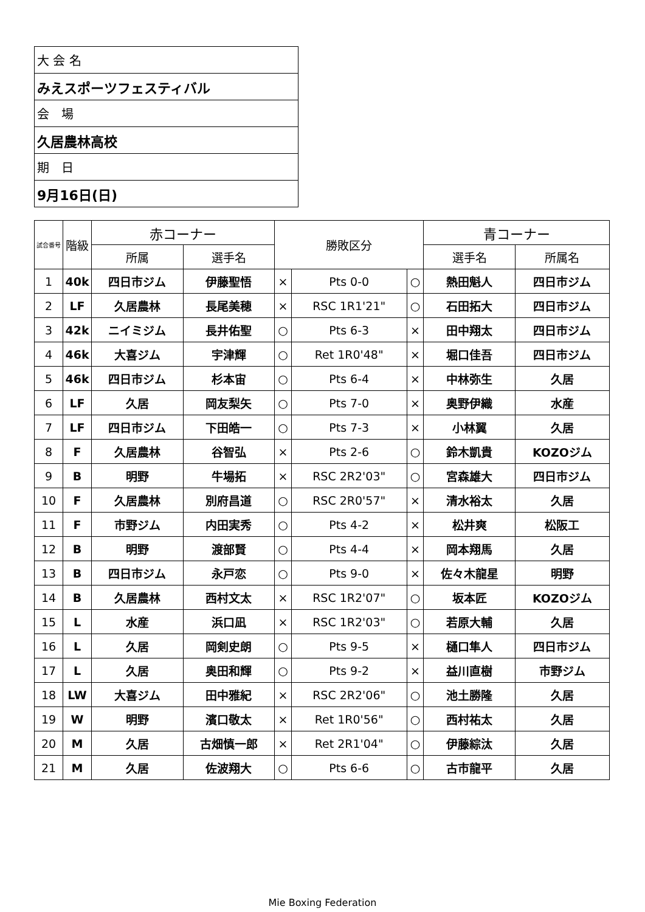| 大 会 名 |
| みえスポーツフェスティバル |
| 会 場 |
| 久居農林高校 |
| 期 日 |
| 9月16日(日) |
| 試合番号 | 階級 | 赤コーナー | | 勝敗区分 | | | 青コーナー | |
| --- | --- | --- | --- | --- | --- | --- | --- | --- |
| | | 所属 | 選手名 | | | | 選手名 | 所属名 |
| 1 | 40k | 四日市ジム | 伊藤聖悟 | × | Pts 0-0 | ○ | 熱田魁人 | 四日市ジム |
| 2 | LF | 久居農林 | 長尾美穂 | × | RSC 1R1'21" | ○ | 石田拓大 | 四日市ジム |
| 3 | 42k | ニイミジム | 長井佑聖 | ○ | Pts 6-3 | × | 田中翔太 | 四日市ジム |
| 4 | 46k | 大喜ジム | 宇津輝 | ○ | Ret 1R0'48" | × | 堀口佳吾 | 四日市ジム |
| 5 | 46k | 四日市ジム | 杉本宙 | ○ | Pts 6-4 | × | 中林弥生 | 久居 |
| 6 | LF | 久居 | 岡友梨矢 | ○ | Pts 7-0 | × | 奥野伊織 | 水産 |
| 7 | LF | 四日市ジム | 下田皓一 | ○ | Pts 7-3 | × | 小林翼 | 久居 |
| 8 | F | 久居農林 | 谷智弘 | × | Pts 2-6 | ○ | 鈴木凱貴 | KOZOジム |
| 9 | B | 明野 | 牛場拓 | × | RSC 2R2'03" | ○ | 宮森雄大 | 四日市ジム |
| 10 | F | 久居農林 | 別府昌道 | ○ | RSC 2R0'57" | × | 清水裕太 | 久居 |
| 11 | F | 市野ジム | 内田実秀 | ○ | Pts 4-2 | × | 松井爽 | 松阪工 |
| 12 | B | 明野 | 渡部賢 | ○ | Pts 4-4 | × | 岡本翔馬 | 久居 |
| 13 | B | 四日市ジム | 永戸恋 | ○ | Pts 9-0 | × | 佐々木龍星 | 明野 |
| 14 | B | 久居農林 | 西村文太 | × | RSC 1R2'07" | ○ | 坂本匠 | KOZOジム |
| 15 | L | 水産 | 浜口凪 | × | RSC 1R2'03" | ○ | 若原大輔 | 久居 |
| 16 | L | 久居 | 岡剣史朗 | ○ | Pts 9-5 | × | 樋口隼人 | 四日市ジム |
| 17 | L | 久居 | 奥田和輝 | ○ | Pts 9-2 | × | 益川直樹 | 市野ジム |
| 18 | LW | 大喜ジム | 田中雅紀 | × | RSC 2R2'06" | ○ | 池土勝隆 | 久居 |
| 19 | W | 明野 | 濱口敬太 | × | Ret 1R0'56" | ○ | 西村祐太 | 久居 |
| 20 | M | 久居 | 古畑慎一郎 | × | Ret 2R1'04" | ○ | 伊藤綜汰 | 久居 |
| 21 | M | 久居 | 佐波翔大 | ○ | Pts 6-6 | ○ | 古市龍平 | 久居 |
Mie Boxing Federation